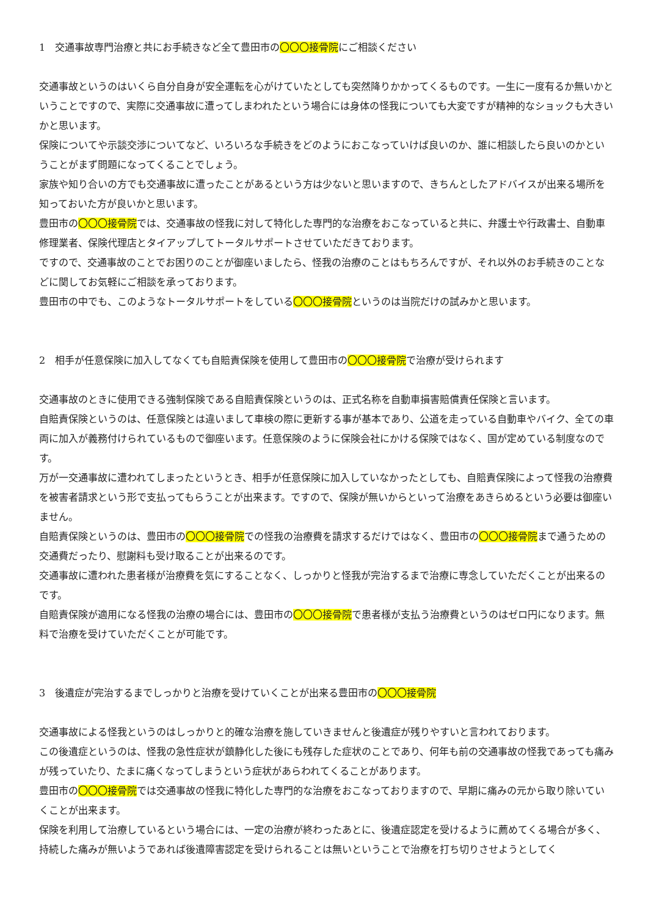1　交通事故専門治療と共にお手続きなど全て豊田市の〇〇〇接骨院にご相談ください
交通事故というのはいくら自分自身が安全運転を心がけていたとしても突然降りかかってくるものです。一生に一度有るか無いかということですので、実際に交通事故に遭ってしまわれたという場合には身体の怪我についても大変ですが精神的なショックも大きいかと思います。
保険についてや示談交渉についてなど、いろいろな手続きをどのようにおこなっていけば良いのか、誰に相談したら良いのかということがまず問題になってくることでしょう。
家族や知り合いの方でも交通事故に遭ったことがあるという方は少ないと思いますので、きちんとしたアドバイスが出来る場所を知っておいた方が良いかと思います。
豊田市の〇〇〇接骨院では、交通事故の怪我に対して特化した専門的な治療をおこなっていると共に、弁護士や行政書士、自動車修理業者、保険代理店とタイアップしてトータルサポートさせていただきております。
ですので、交通事故のことでお困りのことが御座いましたら、怪我の治療のことはもちろんですが、それ以外のお手続きのことなどに関してお気軽にご相談を承っております。
豊田市の中でも、このようなトータルサポートをしている〇〇〇接骨院というのは当院だけの試みかと思います。
2　相手が任意保険に加入してなくても自賠責保険を使用して豊田市の〇〇〇接骨院で治療が受けられます
交通事故のときに使用できる強制保険である自賠責保険というのは、正式名称を自動車損害賠償責任保険と言います。
自賠責保険というのは、任意保険とは違いまして車検の際に更新する事が基本であり、公道を走っている自動車やバイク、全ての車両に加入が義務付けられているもので御座います。任意保険のように保険会社にかける保険ではなく、国が定めている制度なのです。
万が一交通事故に遭われてしまったというとき、相手が任意保険に加入していなかったとしても、自賠責保険によって怪我の治療費を被害者請求という形で支払ってもらうことが出来ます。ですので、保険が無いからといって治療をあきらめるという必要は御座いません。
自賠責保険というのは、豊田市の〇〇〇接骨院での怪我の治療費を請求するだけではなく、豊田市の〇〇〇接骨院まで通うための交通費だったり、慰謝料も受け取ることが出来るのです。
交通事故に遭われた患者様が治療費を気にすることなく、しっかりと怪我が完治するまで治療に専念していただくことが出来るのです。
自賠責保険が適用になる怪我の治療の場合には、豊田市の〇〇〇接骨院で患者様が支払う治療費というのはゼロ円になります。無料で治療を受けていただくことが可能です。
3　後遺症が完治するまでしっかりと治療を受けていくことが出来る豊田市の〇〇〇接骨院
交通事故による怪我というのはしっかりと的確な治療を施していきませんと後遺症が残りやすいと言われております。
この後遺症というのは、怪我の急性症状が鎮静化した後にも残存した症状のことであり、何年も前の交通事故の怪我であっても痛みが残っていたり、たまに痛くなってしまうという症状があらわれてくることがあります。
豊田市の〇〇〇接骨院では交通事故の怪我に特化した専門的な治療をおこなっておりますので、早期に痛みの元から取り除いていくことが出来ます。
保険を利用して治療しているという場合には、一定の治療が終わったあとに、後遺症認定を受けるように薦めてくる場合が多く、持続した痛みが無いようであれば後遺障害認定を受けられることは無いということで治療を打ち切りさせようとしてく